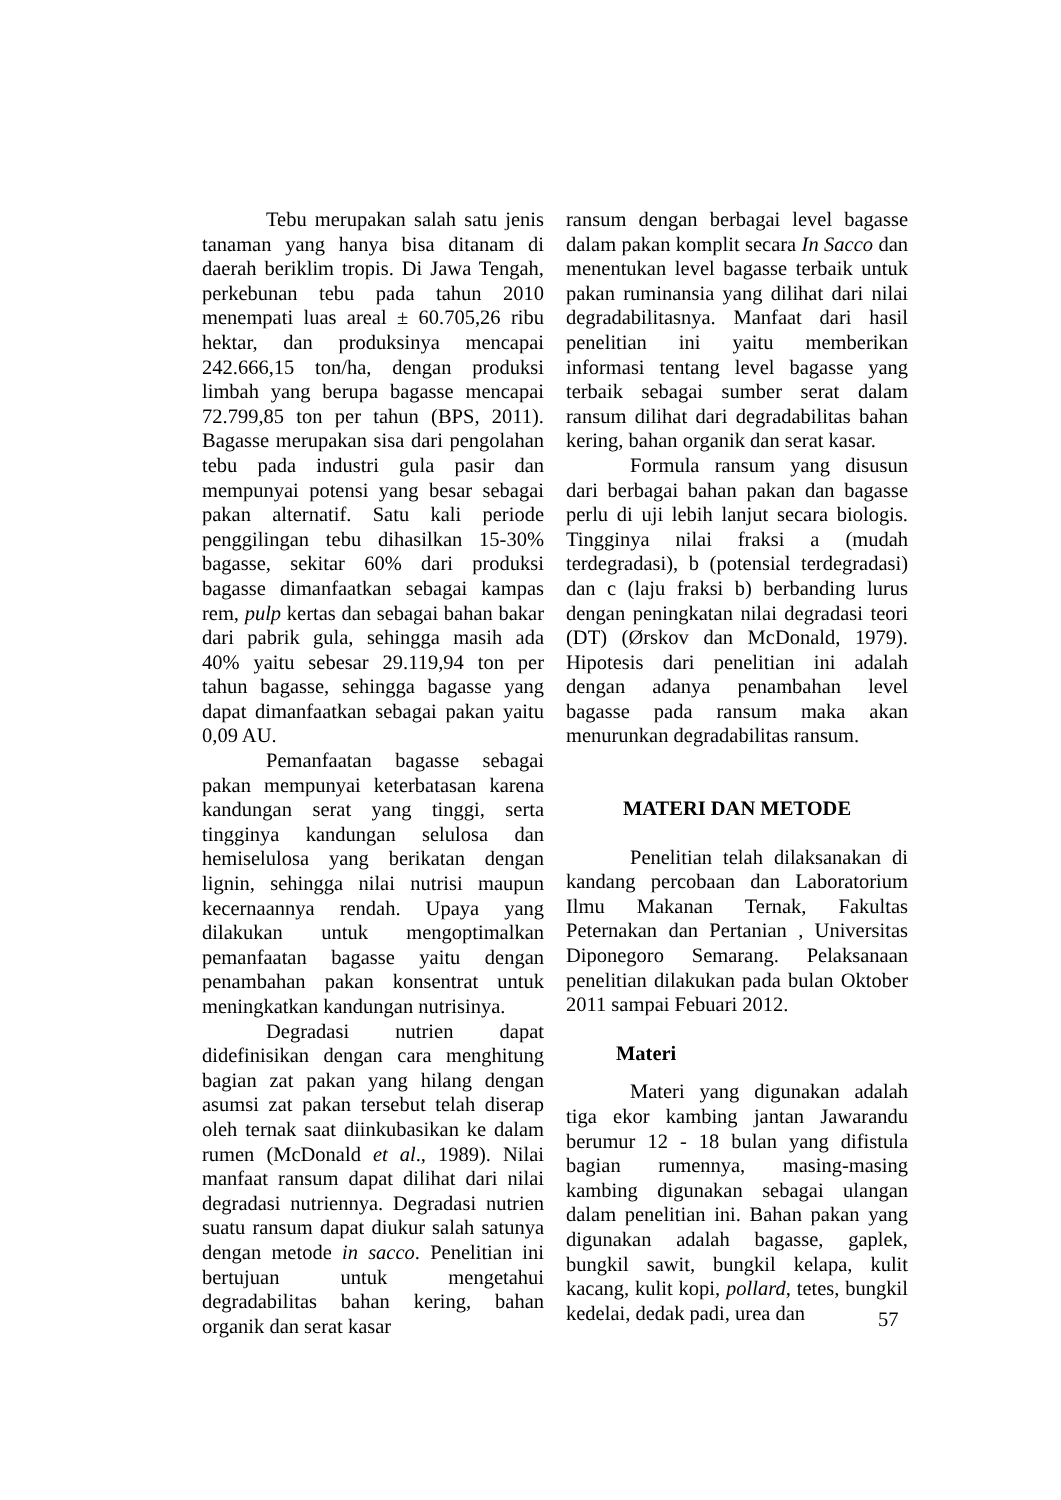Tebu merupakan salah satu jenis tanaman yang hanya bisa ditanam di daerah beriklim tropis. Di Jawa Tengah, perkebunan tebu pada tahun 2010 menempati luas areal ± 60.705,26 ribu hektar, dan produksinya mencapai 242.666,15 ton/ha, dengan produksi limbah yang berupa bagasse mencapai 72.799,85 ton per tahun (BPS, 2011). Bagasse merupakan sisa dari pengolahan tebu pada industri gula pasir dan mempunyai potensi yang besar sebagai pakan alternatif. Satu kali periode penggilingan tebu dihasilkan 15-30% bagasse, sekitar 60% dari produksi bagasse dimanfaatkan sebagai kampas rem, pulp kertas dan sebagai bahan bakar dari pabrik gula, sehingga masih ada 40% yaitu sebesar 29.119,94 ton per tahun bagasse, sehingga bagasse yang dapat dimanfaatkan sebagai pakan yaitu 0,09 AU.
Pemanfaatan bagasse sebagai pakan mempunyai keterbatasan karena kandungan serat yang tinggi, serta tingginya kandungan selulosa dan hemiselulosa yang berikatan dengan lignin, sehingga nilai nutrisi maupun kecernaannya rendah. Upaya yang dilakukan untuk mengoptimalkan pemanfaatan bagasse yaitu dengan penambahan pakan konsentrat untuk meningkatkan kandungan nutrisinya.
Degradasi nutrien dapat didefinisikan dengan cara menghitung bagian zat pakan yang hilang dengan asumsi zat pakan tersebut telah diserap oleh ternak saat diinkubasikan ke dalam rumen (McDonald et al., 1989). Nilai manfaat ransum dapat dilihat dari nilai degradasi nutriennya. Degradasi nutrien suatu ransum dapat diukur salah satunya dengan metode in sacco. Penelitian ini bertujuan untuk mengetahui degradabilitas bahan kering, bahan organik dan serat kasar
ransum dengan berbagai level bagasse dalam pakan komplit secara In Sacco dan menentukan level bagasse terbaik untuk pakan ruminansia yang dilihat dari nilai degradabilitasnya. Manfaat dari hasil penelitian ini yaitu memberikan informasi tentang level bagasse yang terbaik sebagai sumber serat dalam ransum dilihat dari degradabilitas bahan kering, bahan organik dan serat kasar.
Formula ransum yang disusun dari berbagai bahan pakan dan bagasse perlu di uji lebih lanjut secara biologis. Tingginya nilai fraksi a (mudah terdegradasi), b (potensial terdegradasi) dan c (laju fraksi b) berbanding lurus dengan peningkatan nilai degradasi teori (DT) (Ørskov dan McDonald, 1979). Hipotesis dari penelitian ini adalah dengan adanya penambahan level bagasse pada ransum maka akan menurunkan degradabilitas ransum.
MATERI DAN METODE
Penelitian telah dilaksanakan di kandang percobaan dan Laboratorium Ilmu Makanan Ternak, Fakultas Peternakan dan Pertanian , Universitas Diponegoro Semarang. Pelaksanaan penelitian dilakukan pada bulan Oktober 2011 sampai Febuari 2012.
Materi
Materi yang digunakan adalah tiga ekor kambing jantan Jawarandu berumur 12 - 18 bulan yang difistula bagian rumennya, masing-masing kambing digunakan sebagai ulangan dalam penelitian ini. Bahan pakan yang digunakan adalah bagasse, gaplek, bungkil sawit, bungkil kelapa, kulit kacang, kulit kopi, pollard, tetes, bungkil kedelai, dedak padi, urea dan
57